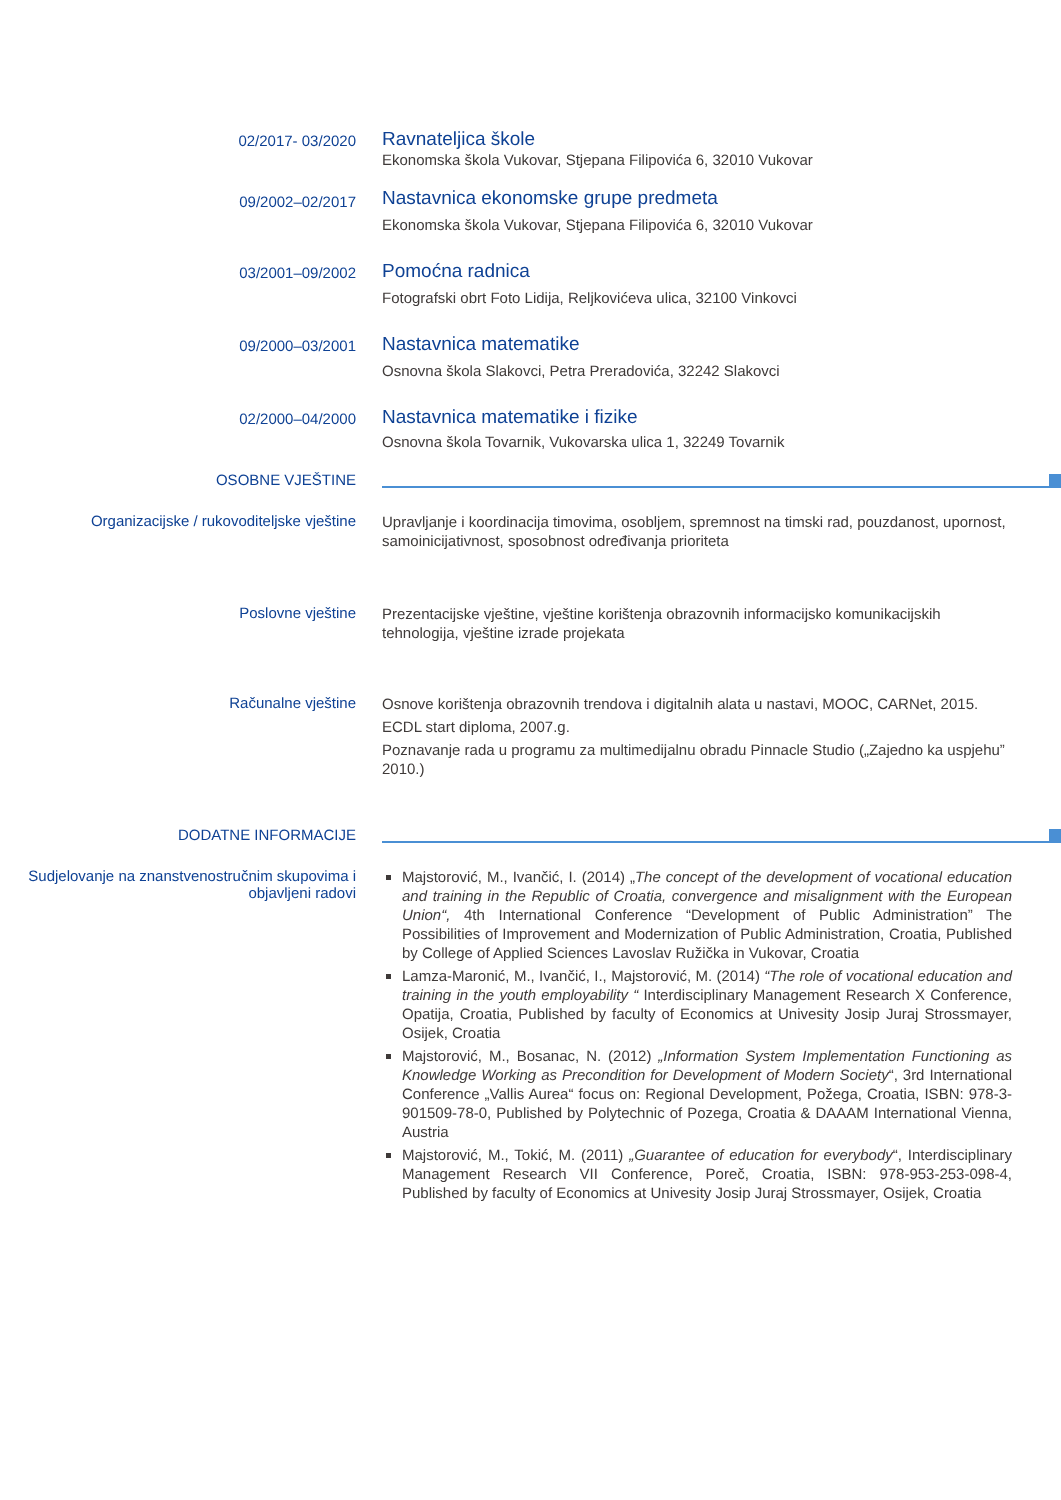02/2017- 03/2020
Ravnateljica škole
Ekonomska škola Vukovar, Stjepana Filipovića 6, 32010 Vukovar
09/2002–02/2017
Nastavnica ekonomske grupe predmeta
Ekonomska škola Vukovar, Stjepana Filipovića 6, 32010 Vukovar
03/2001–09/2002
Pomoćna radnica
Fotografski obrt Foto Lidija, Reljkovićeva ulica, 32100 Vinkovci
09/2000–03/2001
Nastavnica matematike
Osnovna škola Slakovci, Petra Preradovića, 32242 Slakovci
02/2000–04/2000
Nastavnica matematike i fizike
Osnovna škola Tovarnik, Vukovarska ulica 1, 32249 Tovarnik
OSOBNE VJEŠTINE
Organizacijske / rukovoditeljske vještine
Upravljanje i koordinacija timovima, osobljem, spremnost na timski rad, pouzdanost, upornost, samoinicijativnost, sposobnost određivanja prioriteta
Poslovne vještine
Prezentacijske vještine, vještine korištenja obrazovnih informacijsko komunikacijskih tehnologija, vještine izrade projekata
Računalne vještine
Osnove korištenja obrazovnih trendova i digitalnih alata u nastavi, MOOC, CARNet, 2015.
ECDL start diploma, 2007.g.
Poznavanje rada u programu za multimedijalnu obradu Pinnacle Studio („Zajedno ka uspjehu” 2010.)
DODATNE INFORMACIJE
Sudjelovanje na znanstvenostručnim skupovima i objavljeni radovi
Majstorović, M., Ivančić, I. (2014) „The concept of the development of vocational education and training in the Republic of Croatia, convergence and misalignment with the European Union“, 4th International Conference “Development of Public Administration” The Possibilities of Improvement and Modernization of Public Administration, Croatia, Published by College of Applied Sciences Lavoslav Ružička in Vukovar, Croatia
Lamza-Maronić, M., Ivančić, I., Majstorović, M. (2014) “The role of vocational education and training in the youth employability “ Interdisciplinary Management Research X Conference, Opatija, Croatia, Published by faculty of Economics at Univesity Josip Juraj Strossmayer, Osijek, Croatia
Majstorović, M., Bosanac, N. (2012) „Information System Implementation Functioning as Knowledge Working as Precondition for Development of Modern Society“, 3rd International Conference „Vallis Aurea“ focus on: Regional Development, Požega, Croatia, ISBN: 978-3-901509-78-0, Published by Polytechnic of Pozega, Croatia & DAAAM International Vienna, Austria
Majstorović, M., Tokić, M. (2011) „Guarantee of education for everybody“, Interdisciplinary Management Research VII Conference, Poreč, Croatia, ISBN: 978-953-253-098-4, Published by faculty of Economics at Univesity Josip Juraj Strossmayer, Osijek, Croatia